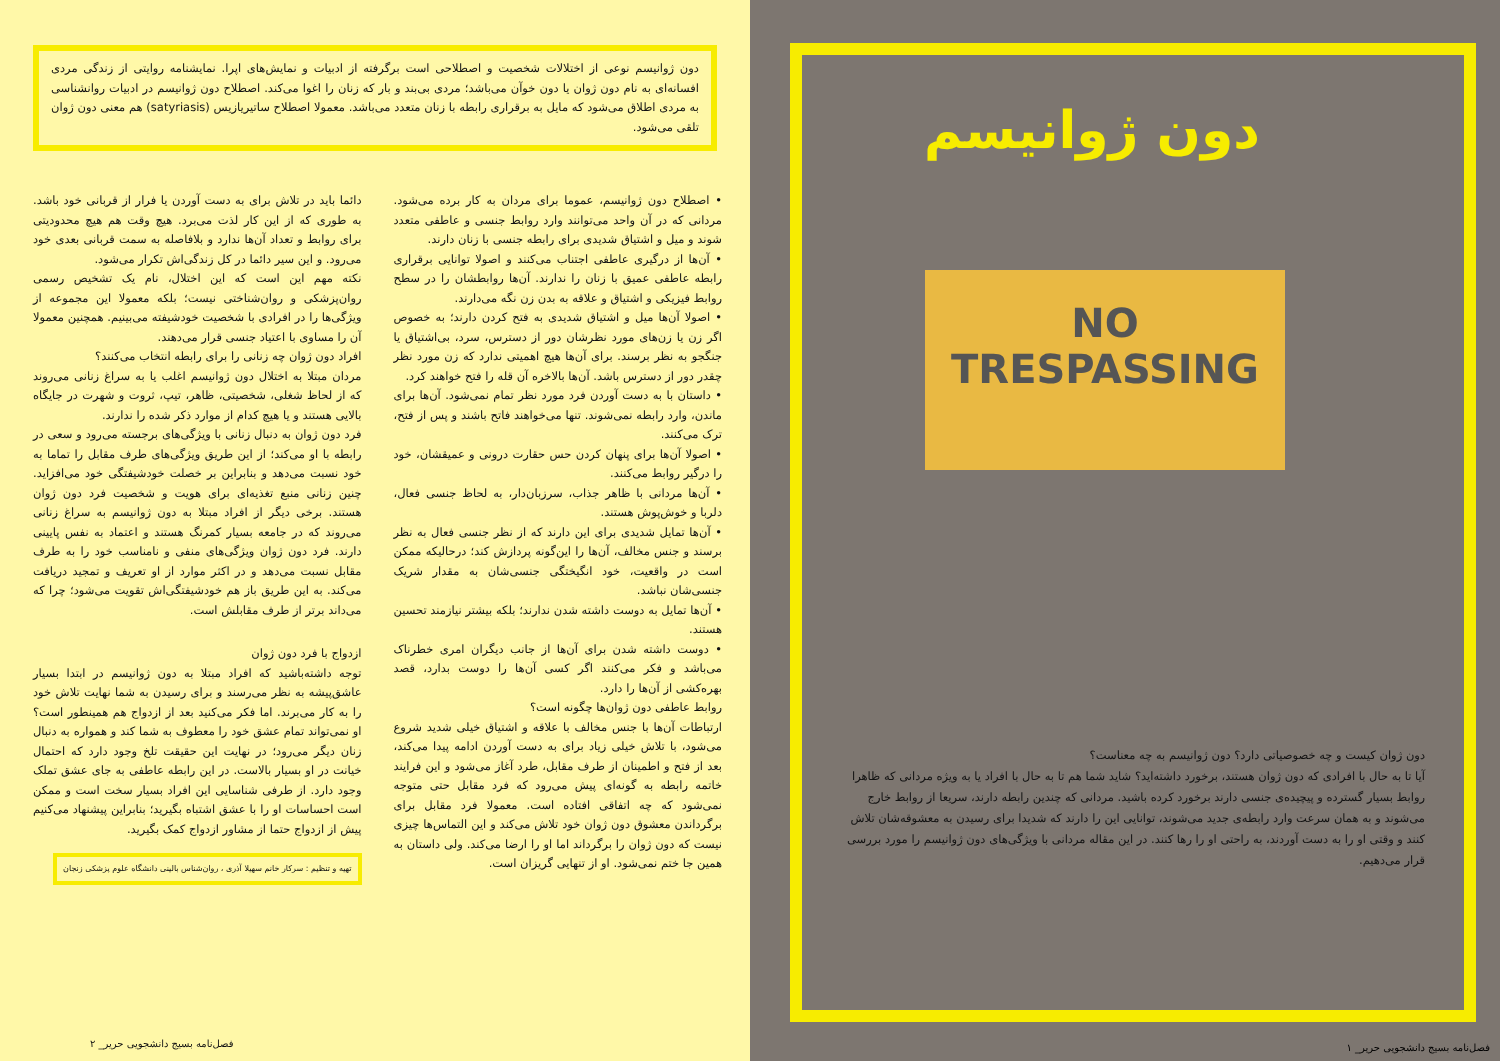دون ژوانیسم
NO
TRESPASSING
دون ژوان کیست و چه خصوصیاتی دارد؟ دون ژوانیسم به چه معناست؟
آیا تا به حال با افرادی که دون ژوان هستند، برخورد داشته‌اید؟ شاید شما هم تا به حال با افراد یا به ویژه مردانی که ظاهرا روابط بسیار گسترده و پیچیده‌ی جنسی دارند برخورد کرده باشید. مردانی که چندین رابطه دارند، سریعا از روابط خارج می‌شوند و به همان سرعت وارد رابطه‌ی جدید می‌شوند، توانایی این را دارند که شدیدا برای رسیدن به معشوقه‌شان تلاش کنند و وقتی او را به دست آوردند، به راحتی او را رها کنند. در این مقاله مردانی با ویژگی‌های دون ژوانیسم را مورد بررسی قرار می‌دهیم.
فصل‌نامه بسیج دانشجویی حریر_ ۱
دون ژوانیسم نوعی از اختلالات شخصیت و اصطلاحی است برگرفته از ادبیات و نمایش‌های اپرا. نمایشنامه روایتی از زندگی مردی افسانه‌ای به نام دون ژوان یا دون خوآن می‌باشد؛ مردی بی‌بند و بار که زنان را اغوا می‌کند. اصطلاح دون ژوانیسم در ادبیات روانشناسی به مردی اطلاق می‌شود که مایل به برقراری رابطه با زنان متعدد می‌باشد. معمولا اصطلاح ساتیریازیس (satyriasis) هم معنی دون ژوان تلقی می‌شود.
• اصطلاح دون ژوانیسم، عموما برای مردان به کار برده می‌شود. مردانی که در آن واحد می‌توانند وارد روابط جنسی و عاطفی متعدد شوند و میل و اشتیاق شدیدی برای رابطه جنسی با زنان دارند.
• آن‌ها از درگیری عاطفی اجتناب می‌کنند و اصولا توانایی برقراری رابطه عاطفی عمیق با زنان را ندارند. آن‌ها روابطشان را در سطح روابط فیزیکی و اشتیاق و علاقه به بدن زن نگه می‌دارند.
• اصولا آن‌ها میل و اشتیاق شدیدی به فتح کردن دارند؛ به خصوص اگر زن یا زن‌های مورد نظرشان دور از دسترس، سرد، بی‌اشتیاق یا جنگجو به نظر برسند. برای آن‌ها هیچ اهمیتی ندارد که زن مورد نظر چقدر دور از دسترس باشد. آن‌ها بالاخره آن قله را فتح خواهند کرد.
• داستان با به دست آوردن فرد مورد نظر تمام نمی‌شود. آن‌ها برای ماندن، وارد رابطه نمی‌شوند. تنها می‌خواهند فاتح باشند و پس از فتح، ترک می‌کنند.
• اصولا آن‌ها برای پنهان کردن حس حقارت درونی و عمیقشان، خود را درگیر روابط می‌کنند.
• آن‌ها مردانی با ظاهر جذاب، سرزبان‌دار، به لحاظ جنسی فعال، دلربا و خوش‌پوش هستند.
• آن‌ها تمایل شدیدی برای این دارند که از نظر جنسی فعال به نظر برسند و جنس مخالف، آن‌ها را این‌گونه پردازش کند؛ درحالیکه ممکن است در واقعیت، خود انگیختگی جنسی‌شان به مقدار شریک جنسی‌شان نباشد.
• آن‌ها تمایل به دوست داشته شدن ندارند؛ بلکه بیشتر نیازمند تحسین هستند.
• دوست داشته شدن برای آن‌ها از جانب دیگران امری خطرناک می‌باشد و فکر می‌کنند اگر کسی آن‌ها را دوست بدارد، قصد بهره‌کشی از آن‌ها را دارد.
روابط عاطفی دون ژوان‌ها چگونه است؟
ارتباطات آن‌ها با جنس مخالف با علاقه و اشتیاق خیلی شدید شروع می‌شود، با تلاش خیلی زیاد برای به دست آوردن ادامه پیدا می‌کند، بعد از فتح و اطمینان از طرف مقابل، طرد آغاز می‌شود و این فرایند خاتمه رابطه به گونه‌ای پیش می‌رود که فرد مقابل حتی متوجه نمی‌شود که چه اتفاقی افتاده است. معمولا فرد مقابل برای برگرداندن معشوق دون ژوان خود تلاش می‌کند و این التماس‌ها چیزی نیست که دون ژوان را برگرداند اما او را ارضا می‌کند. ولی داستان به همین جا ختم نمی‌شود. او از تنهایی گریزان است.
دائما باید در تلاش برای به دست آوردن یا فرار از قربانی خود باشد. به طوری که از این کار لذت می‌برد. هیچ وقت هم هیچ محدودیتی برای روابط و تعداد آن‌ها ندارد و بلافاصله به سمت قربانی بعدی خود می‌رود. و این سیر دائما در کل زندگی‌اش تکرار می‌شود.
نکته مهم این است که این اختلال، نام یک تشخیص رسمی روان‌پزشکی و روان‌شناختی نیست؛ بلکه معمولا این مجموعه از ویژگی‌ها را در افرادی با شخصیت خودشیفته می‌بینیم. همچنین معمولا آن را مساوی با اعتیاد جنسی قرار می‌دهند.
افراد دون ژوان چه زنانی را برای رابطه انتخاب می‌کنند؟
مردان مبتلا به اختلال دون ژوانیسم اغلب یا به سراغ زنانی می‌روند که از لحاظ شغلی، شخصیتی، ظاهر، تیپ، ثروت و شهرت در جایگاه بالایی هستند و یا هیچ کدام از موارد ذکر شده را ندارند.
فرد دون ژوان به دنبال زنانی با ویژگی‌های برجسته می‌رود و سعی در رابطه با او می‌کند؛ از این طریق ویژگی‌های طرف مقابل را تماما به خود نسبت می‌دهد و بنابراین بر خصلت خودشیفتگی خود می‌افزاید. چنین زنانی منبع تغذیه‌ای برای هویت و شخصیت فرد دون ژوان هستند. برخی دیگر از افراد مبتلا به دون ژوانیسم به سراغ زنانی می‌روند که در جامعه بسیار کمرنگ هستند و اعتماد به نفس پایینی دارند. فرد دون ژوان ویژگی‌های منفی و نامناسب خود را به طرف مقابل نسبت می‌دهد و در اکثر موارد از او تعریف و تمجید دریافت می‌کند. به این طریق باز هم خودشیفتگی‌اش تقویت می‌شود؛ چرا که می‌داند برتر از طرف مقابلش است.
ازدواج با فرد دون ژوان
توجه داشته‌باشید که افراد مبتلا به دون ژوانیسم در ابتدا بسیار عاشق‌پیشه به نظر می‌رسند و برای رسیدن به شما نهایت تلاش خود را به کار می‌برند. اما فکر می‌کنید بعد از ازدواج هم همینطور است؟ او نمی‌تواند تمام عشق خود را معطوف به شما کند و همواره به دنبال زنان دیگر می‌رود؛ در نهایت این حقیقت تلخ وجود دارد که احتمال خیانت در او بسیار بالاست. در این رابطه عاطفی به جای عشق تملک وجود دارد. از طرفی شناسایی این افراد بسیار سخت است و ممکن است احساسات او را با عشق اشتباه بگیرید؛ بنابراین پیشنهاد می‌کنیم پیش از ازدواج حتما از مشاور ازدواج کمک بگیرید.
تهیه و تنظیم : سرکار خانم سهیلا آذری ، روان‌شناس بالینی دانشگاه علوم پزشکی زنجان
فصل‌نامه بسیج دانشجویی حریر_ ۲